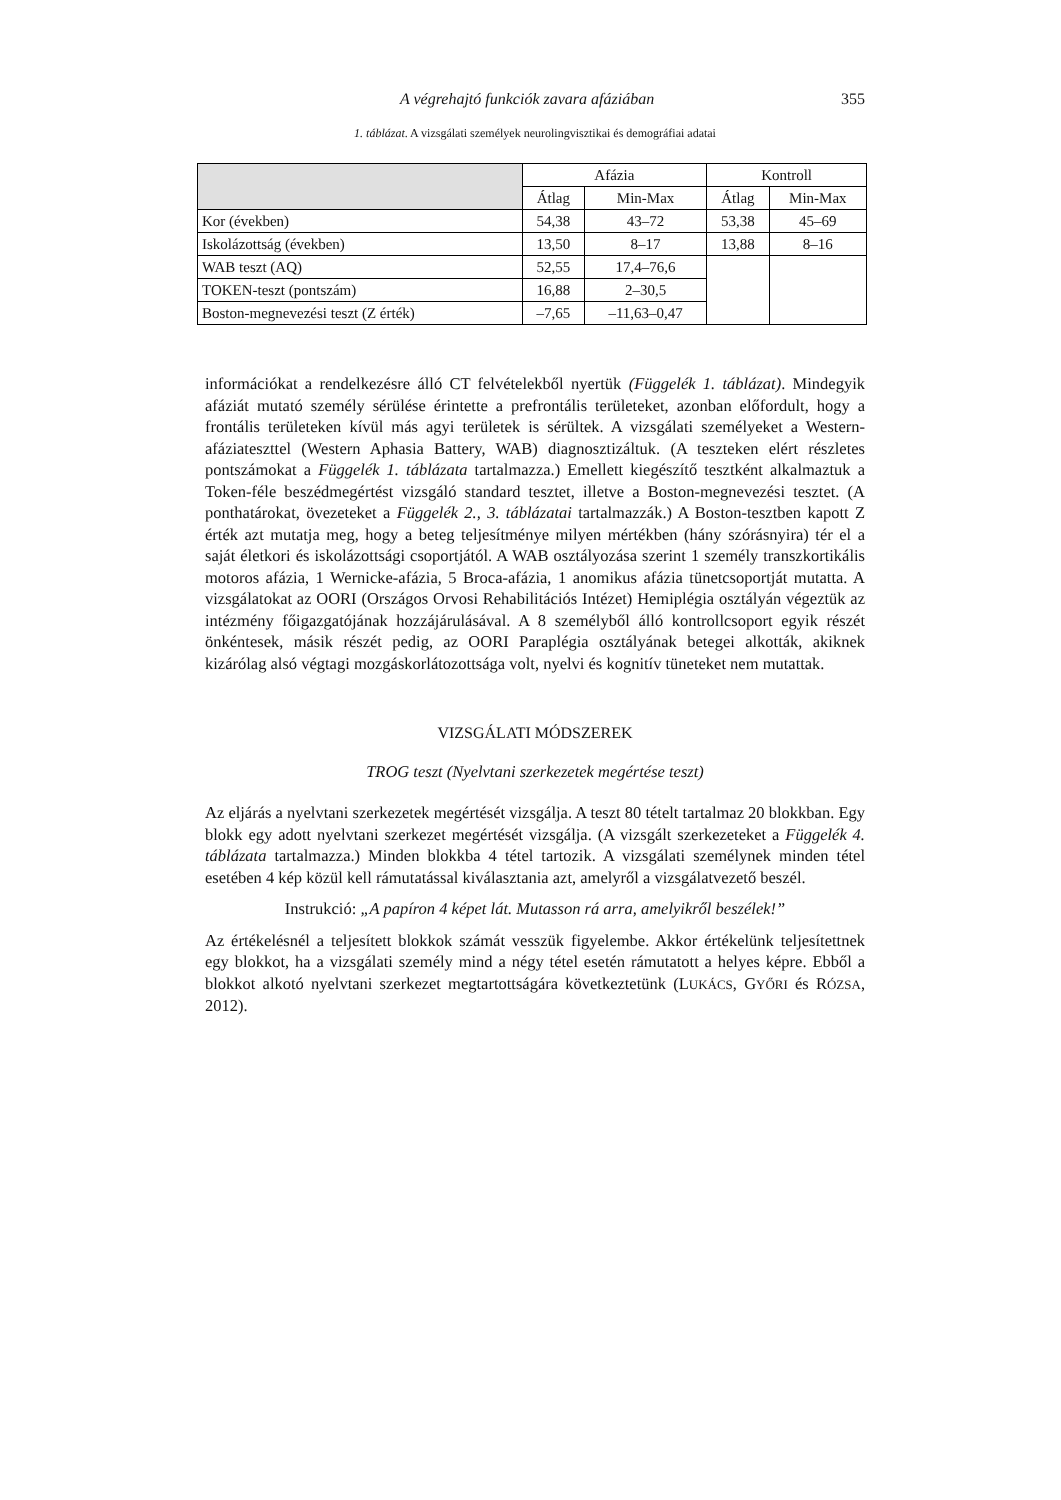A végrehajtó funkciók zavara afáziában 355
1. táblázat. A vizsgálati személyek neurolingvisztikai és demográfiai adatai
| | Afázia | | Kontroll | |
| --- | --- | --- | --- | --- |
| | Átlag | Min-Max | Átlag | Min-Max |
| Kor (években) | 54,38 | 43–72 | 53,38 | 45–69 |
| Iskolázottság (években) | 13,50 | 8–17 | 13,88 | 8–16 |
| WAB teszt (AQ) | 52,55 | 17,4–76,6 | | |
| TOKEN-teszt (pontszám) | 16,88 | 2–30,5 | | |
| Boston-megnevezési teszt (Z érték) | –7,65 | –11,63–0,47 | | |
információkat a rendelkezésre álló CT felvételekből nyertük (Függelék 1. táblázat). Mindegyik afáziát mutató személy sérülése érintette a prefrontális területeket, azonban előfordult, hogy a frontális területeken kívül más agyi területek is sérültek. A vizsgálati személyeket a Western-afáziateszttel (Western Aphasia Battery, WAB) diagnosztizáltuk. (A teszteken elért részletes pontszámokat a Függelék 1. táblázata tartalmazza.) Emellett kiegészítő tesztként alkalmaztuk a Token-féle beszédmegértést vizsgáló standard tesztet, illetve a Boston-megnevezési tesztet. (A ponthatárokat, övezeteket a Függelék 2., 3. táblázatai tartalmazzák.) A Boston-tesztben kapott Z érték azt mutatja meg, hogy a beteg teljesítménye milyen mértékben (hány szórásnyira) tér el a saját életkori és iskolázottsági csoportjától. A WAB osztályozása szerint 1 személy transzkortikális motoros afázia, 1 Wernicke-afázia, 5 Broca-afázia, 1 anomikus afázia tünetcsoportját mutatta. A vizsgálatokat az OORI (Országos Orvosi Rehabilitációs Intézet) Hemiplégia osztályán végeztük az intézmény főigazgatójának hozzájárulásával. A 8 személyből álló kontrollcsoport egyik részét önkéntesek, másik részét pedig, az OORI Paraplégia osztályának betegei alkották, akiknek kizárólag alsó végtagi mozgáskorlátozottsága volt, nyelvi és kognitív tüneteket nem mutattak.
VIZSGÁLATI MÓDSZEREK
TROG teszt (Nyelvtani szerkezetek megértése teszt)
Az eljárás a nyelvtani szerkezetek megértését vizsgálja. A teszt 80 tételt tartalmaz 20 blokkban. Egy blokk egy adott nyelvtani szerkezet megértését vizsgálja. (A vizsgált szerkezeteket a Függelék 4. táblázata tartalmazza.) Minden blokkba 4 tétel tartozik. A vizsgálati személynek minden tétel esetében 4 kép közül kell rámutatással kiválasztania azt, amelyről a vizsgálatvezető beszél.
Instrukció: „A papíron 4 képet lát. Mutasson rá arra, amelyikről beszélek!”
Az értékelésnél a teljesített blokkok számát vesszük figyelembe. Akkor értékelünk teljesítettnek egy blokkot, ha a vizsgálati személy mind a négy tétel esetén rámutatott a helyes képre. Ebből a blokkot alkotó nyelvtani szerkezet megtartottságára következtetünk (LUKÁCS, GYŐRI és RÓZSA, 2012).